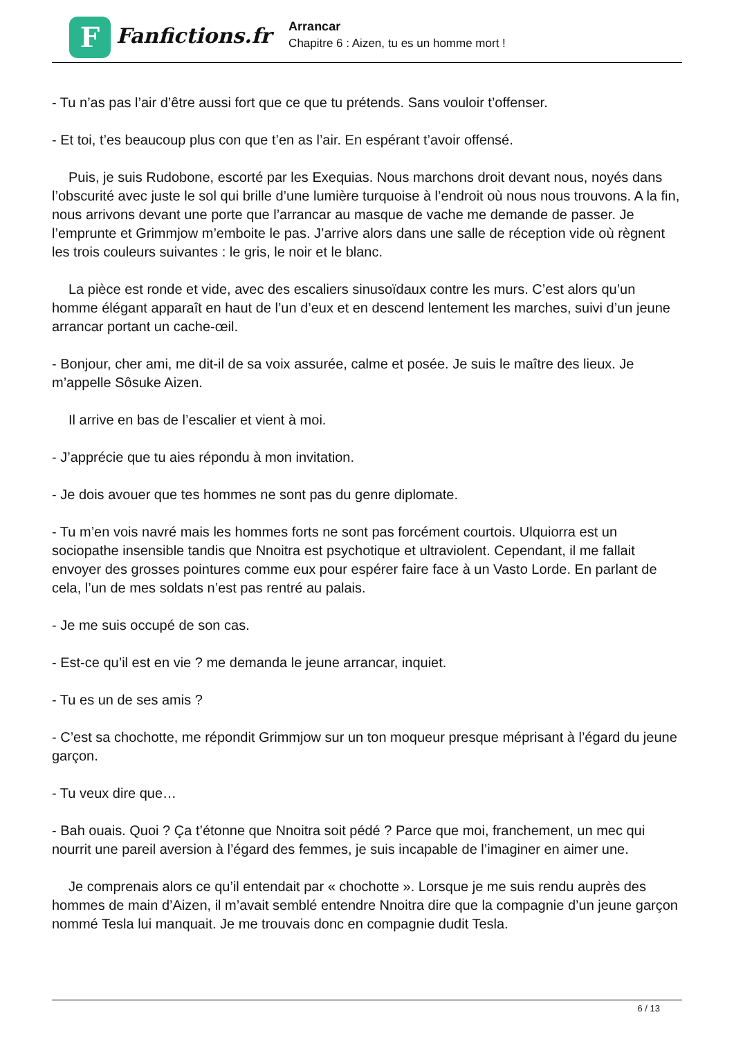F
Fanfictions.fr
Arrancar
Chapitre 6 : Aizen, tu es un homme mort !
- Tu n’as pas l’air d’être aussi fort que ce que tu prétends. Sans vouloir t’offenser.
- Et toi, t’es beaucoup plus con que t’en as l’air. En espérant t’avoir offensé.
Puis, je suis Rudobone, escorté par les Exequias. Nous marchons droit devant nous, noyés dans l’obscurité avec juste le sol qui brille d’une lumière turquoise à l’endroit où nous nous trouvons. A la fin, nous arrivons devant une porte que l’arrancar au masque de vache me demande de passer. Je l’emprunte et Grimmjow m’emboite le pas. J’arrive alors dans une salle de réception vide où règnent les trois couleurs suivantes : le gris, le noir et le blanc.
La pièce est ronde et vide, avec des escaliers sinusoïdaux contre les murs. C’est alors qu’un homme élégant apparaît en haut de l’un d’eux et en descend lentement les marches, suivi d’un jeune arrancar portant un cache-œil.
- Bonjour, cher ami, me dit-il de sa voix assurée, calme et posée. Je suis le maître des lieux. Je m’appelle Sôsuke Aizen.
Il arrive en bas de l’escalier et vient à moi.
- J’apprécie que tu aies répondu à mon invitation.
- Je dois avouer que tes hommes ne sont pas du genre diplomate.
- Tu m’en vois navré mais les hommes forts ne sont pas forcément courtois. Ulquiorra est un sociopathe insensible tandis que Nnoitra est psychotique et ultraviolent. Cependant, il me fallait envoyer des grosses pointures comme eux pour espérer faire face à un Vasto Lorde. En parlant de cela, l’un de mes soldats n’est pas rentré au palais.
- Je me suis occupé de son cas.
- Est-ce qu’il est en vie ? me demanda le jeune arrancar, inquiet.
- Tu es un de ses amis ?
- C’est sa chochotte, me répondit Grimmjow sur un ton moqueur presque méprisant à l’égard du jeune garçon.
- Tu veux dire que…
- Bah ouais. Quoi ? Ça t’étonne que Nnoitra soit pédé ? Parce que moi, franchement, un mec qui nourrit une pareil aversion à l’égard des femmes, je suis incapable de l’imaginer en aimer une.
Je comprenais alors ce qu’il entendait par « chochotte ». Lorsque je me suis rendu auprès des hommes de main d’Aizen, il m’avait semblé entendre Nnoitra dire que la compagnie d’un jeune garçon nommé Tesla lui manquait. Je me trouvais donc en compagnie dudit Tesla.
6 / 13